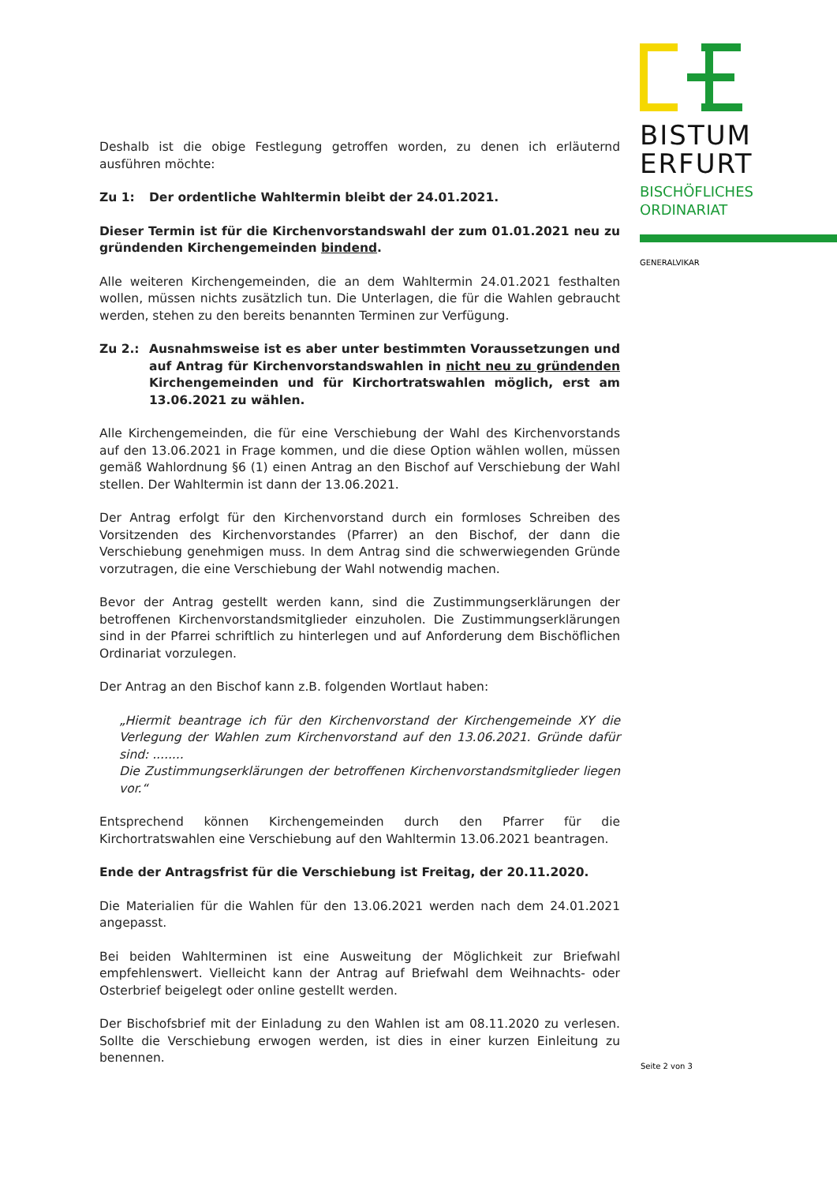Deshalb ist die obige Festlegung getroffen worden, zu denen ich erläuternd ausführen möchte:
Zu 1: Der ordentliche Wahltermin bleibt der 24.01.2021.
Dieser Termin ist für die Kirchenvorstandswahl der zum 01.01.2021 neu zu gründenden Kirchengemeinden bindend.
Alle weiteren Kirchengemeinden, die an dem Wahltermin 24.01.2021 festhalten wollen, müssen nichts zusätzlich tun. Die Unterlagen, die für die Wahlen gebraucht werden, stehen zu den bereits benannten Terminen zur Verfügung.
Zu 2.: Ausnahmsweise ist es aber unter bestimmten Voraussetzungen und auf Antrag für Kirchenvorstandswahlen in nicht neu zu gründenden Kirchengemeinden und für Kirchortratswahlen möglich, erst am 13.06.2021 zu wählen.
Alle Kirchengemeinden, die für eine Verschiebung der Wahl des Kirchenvorstands auf den 13.06.2021 in Frage kommen, und die diese Option wählen wollen, müssen gemäß Wahlordnung §6 (1) einen Antrag an den Bischof auf Verschiebung der Wahl stellen. Der Wahltermin ist dann der 13.06.2021.
Der Antrag erfolgt für den Kirchenvorstand durch ein formloses Schreiben des Vorsitzenden des Kirchenvorstandes (Pfarrer) an den Bischof, der dann die Verschiebung genehmigen muss. In dem Antrag sind die schwerwiegenden Gründe vorzutragen, die eine Verschiebung der Wahl notwendig machen.
Bevor der Antrag gestellt werden kann, sind die Zustimmungserklärungen der betroffenen Kirchenvorstandsmitglieder einzuholen. Die Zustimmungserklärungen sind in der Pfarrei schriftlich zu hinterlegen und auf Anforderung dem Bischöflichen Ordinariat vorzulegen.
Der Antrag an den Bischof kann z.B. folgenden Wortlaut haben:
„Hiermit beantrage ich für den Kirchenvorstand der Kirchengemeinde XY die Verlegung der Wahlen zum Kirchenvorstand auf den 13.06.2021. Gründe dafür sind: ........
Die Zustimmungserklärungen der betroffenen Kirchenvorstandsmitglieder liegen vor.“
Entsprechend können Kirchengemeinden durch den Pfarrer für die Kirchortratswahlen eine Verschiebung auf den Wahltermin 13.06.2021 beantragen.
Ende der Antragsfrist für die Verschiebung ist Freitag, der 20.11.2020.
Die Materialien für die Wahlen für den 13.06.2021 werden nach dem 24.01.2021 angepasst.
Bei beiden Wahlterminen ist eine Ausweitung der Möglichkeit zur Briefwahl empfehlenswert. Vielleicht kann der Antrag auf Briefwahl dem Weihnachts- oder Osterbrief beigelegt oder online gestellt werden.
Der Bischofsbrief mit der Einladung zu den Wahlen ist am 08.11.2020 zu verlesen. Sollte die Verschiebung erwogen werden, ist dies in einer kurzen Einleitung zu benennen.
BISTUM
ERFURT
BISCHÖFLICHES
ORDINARIAT
GENERALVIKAR
Seite 2 von 3